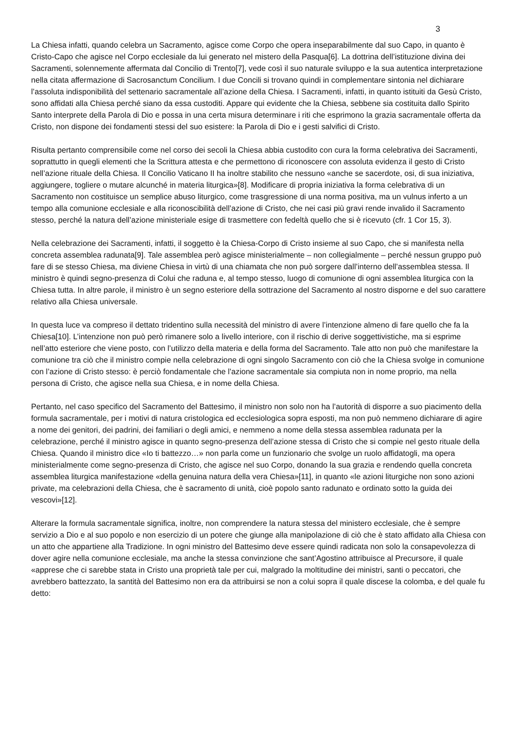3
La Chiesa infatti, quando celebra un Sacramento, agisce come Corpo che opera inseparabilmente dal suo Capo, in quanto è Cristo-Capo che agisce nel Corpo ecclesiale da lui generato nel mistero della Pasqua[6]. La dottrina dell’istituzione divina dei Sacramenti, solennemente affermata dal Concilio di Trento[7], vede così il suo naturale sviluppo e la sua autentica interpretazione nella citata affermazione di Sacrosanctum Concilium. I due Concili si trovano quindi in complementare sintonia nel dichiarare l’assoluta indisponibilità del settenario sacramentale all’azione della Chiesa. I Sacramenti, infatti, in quanto istituiti da Gesù Cristo, sono affidati alla Chiesa perché siano da essa custoditi. Appare qui evidente che la Chiesa, sebbene sia costituita dallo Spirito Santo interprete della Parola di Dio e possa in una certa misura determinare i riti che esprimono la grazia sacramentale offerta da Cristo, non dispone dei fondamenti stessi del suo esistere: la Parola di Dio e i gesti salvifici di Cristo.
Risulta pertanto comprensibile come nel corso dei secoli la Chiesa abbia custodito con cura la forma celebrativa dei Sacramenti, soprattutto in quegli elementi che la Scrittura attesta e che permettono di riconoscere con assoluta evidenza il gesto di Cristo nell’azione rituale della Chiesa. Il Concilio Vaticano II ha inoltre stabilito che nessuno «anche se sacerdote, osi, di sua iniziativa, aggiungere, togliere o mutare alcunché in materia liturgica»[8]. Modificare di propria iniziativa la forma celebrativa di un Sacramento non costituisce un semplice abuso liturgico, come trasgressione di una norma positiva, ma un vulnus inferto a un tempo alla comunione ecclesiale e alla riconoscibilità dell’azione di Cristo, che nei casi più gravi rende invalido il Sacramento stesso, perché la natura dell’azione ministeriale esige di trasmettere con fedeltà quello che si è ricevuto (cfr. 1 Cor 15, 3).
Nella celebrazione dei Sacramenti, infatti, il soggetto è la Chiesa-Corpo di Cristo insieme al suo Capo, che si manifesta nella concreta assemblea radunata[9]. Tale assemblea però agisce ministerialmente – non collegialmente – perché nessun gruppo può fare di se stesso Chiesa, ma diviene Chiesa in virtù di una chiamata che non può sorgere dall’interno dell’assemblea stessa. Il ministro è quindi segno-presenza di Colui che raduna e, al tempo stesso, luogo di comunione di ogni assemblea liturgica con la Chiesa tutta. In altre parole, il ministro è un segno esteriore della sottrazione del Sacramento al nostro disporne e del suo carattere relativo alla Chiesa universale.
In questa luce va compreso il dettato tridentino sulla necessità del ministro di avere l’intenzione almeno di fare quello che fa la Chiesa[10]. L’intenzione non può però rimanere solo a livello interiore, con il rischio di derive soggettivistiche, ma si esprime nell’atto esteriore che viene posto, con l’utilizzo della materia e della forma del Sacramento. Tale atto non può che manifestare la comunione tra ciò che il ministro compie nella celebrazione di ogni singolo Sacramento con ciò che la Chiesa svolge in comunione con l’azione di Cristo stesso: è perciò fondamentale che l’azione sacramentale sia compiuta non in nome proprio, ma nella persona di Cristo, che agisce nella sua Chiesa, e in nome della Chiesa.
Pertanto, nel caso specifico del Sacramento del Battesimo, il ministro non solo non ha l’autorità di disporre a suo piacimento della formula sacramentale, per i motivi di natura cristologica ed ecclesiologica sopra esposti, ma non può nemmeno dichiarare di agire a nome dei genitori, dei padrini, dei familiari o degli amici, e nemmeno a nome della stessa assemblea radunata per la celebrazione, perché il ministro agisce in quanto segno-presenza dell’azione stessa di Cristo che si compie nel gesto rituale della Chiesa. Quando il ministro dice «Io ti battezzo…» non parla come un funzionario che svolge un ruolo affidatogli, ma opera ministerialmente come segno-presenza di Cristo, che agisce nel suo Corpo, donando la sua grazia e rendendo quella concreta assemblea liturgica manifestazione «della genuina natura della vera Chiesa»[11], in quanto «le azioni liturgiche non sono azioni private, ma celebrazioni della Chiesa, che è sacramento di unità, cioè popolo santo radunato e ordinato sotto la guida dei vescovi»[12].
Alterare la formula sacramentale significa, inoltre, non comprendere la natura stessa del ministero ecclesiale, che è sempre servizio a Dio e al suo popolo e non esercizio di un potere che giunge alla manipolazione di ciò che è stato affidato alla Chiesa con un atto che appartiene alla Tradizione. In ogni ministro del Battesimo deve essere quindi radicata non solo la consapevolezza di dover agire nella comunione ecclesiale, ma anche la stessa convinzione che sant’Agostino attribuisce al Precursore, il quale «apprese che ci sarebbe stata in Cristo una proprietà tale per cui, malgrado la moltitudine dei ministri, santi o peccatori, che avrebbero battezzato, la santità del Battesimo non era da attribuirsi se non a colui sopra il quale discese la colomba, e del quale fu detto: